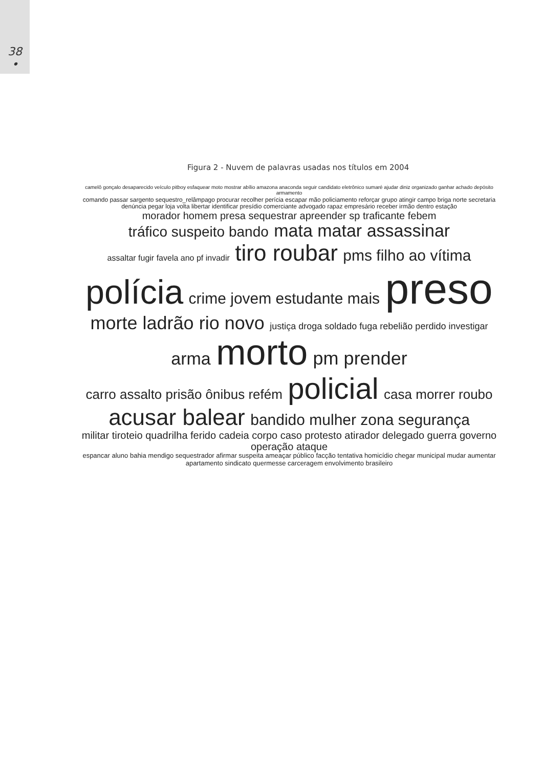38
•
Figura 2 - Nuvem de palavras usadas nos títulos em 2004
camelô gonçalo desaparecido veículo pitboy esfaquear moto mostrar abílio amazona anaconda seguir candidato eletrônico sumaré ajudar diniz organizado ganhar achado depósito armamento comando passar sargento sequestro_relâmpago procurar recolher perícia escapar mão policiamento reforçar grupo atingir campo briga norte secretaria denúncia pegar loja volta libertar identificar presídio comerciante advogado rapaz empresário receber irmão dentro estação morador homem presa sequestrar apreender sp traficante febem tráfico suspeito bando mata matar assassinar assaltar fugir favela ano pf invadir tiro roubar pms filho ao vítima polícia crime jovem estudante mais preso morte ladrão rio novo justiça droga soldado fuga rebelião perdido investigar arma morto pm prender carro assalto prisão ônibus refém policial casa morrer roubo acusar balear bandido mulher zona segurança militar tiroteio quadrilha ferido cadeia corpo caso protesto atirador delegado guerra governo operação ataque espancar aluno bahia mendigo sequestrador afirmar suspeita ameaçar público facção tentativa homicídio chegar municipal mudar aumentar apartamento sindicato quermesse carceragem envolvimento brasileiro